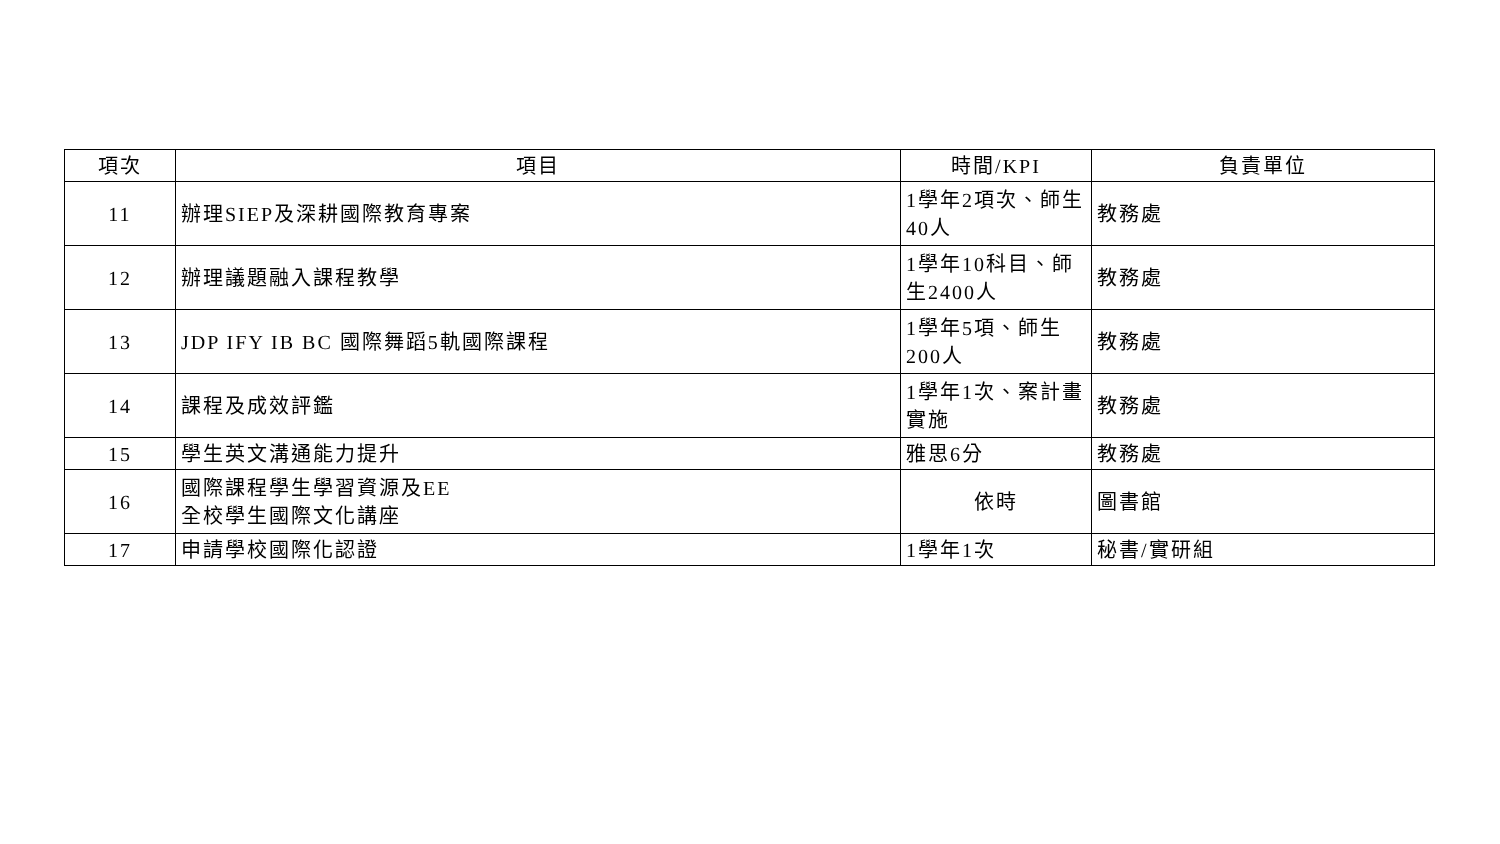| 項次 | 項目 | 時間/KPI | 負責單位 |
| --- | --- | --- | --- |
| 11 | 辦理SIEP及深耕國際教育專案 | 1學年2項次、師生40人 | 教務處 |
| 12 | 辦理議題融入課程教學 | 1學年10科目、師生2400人 | 教務處 |
| 13 | JDP IFY IB BC 國際舞蹈5軌國際課程 | 1學年5項、師生200人 | 教務處 |
| 14 | 課程及成效評鑑 | 1學年1次、案計畫實施 | 教務處 |
| 15 | 學生英文溝通能力提升 | 雅思6分 | 教務處 |
| 16 | 國際課程學生學習資源及EE 全校學生國際文化講座 | 依時 | 圖書館 |
| 17 | 申請學校國際化認證 | 1學年1次 | 秘書/實研組 |